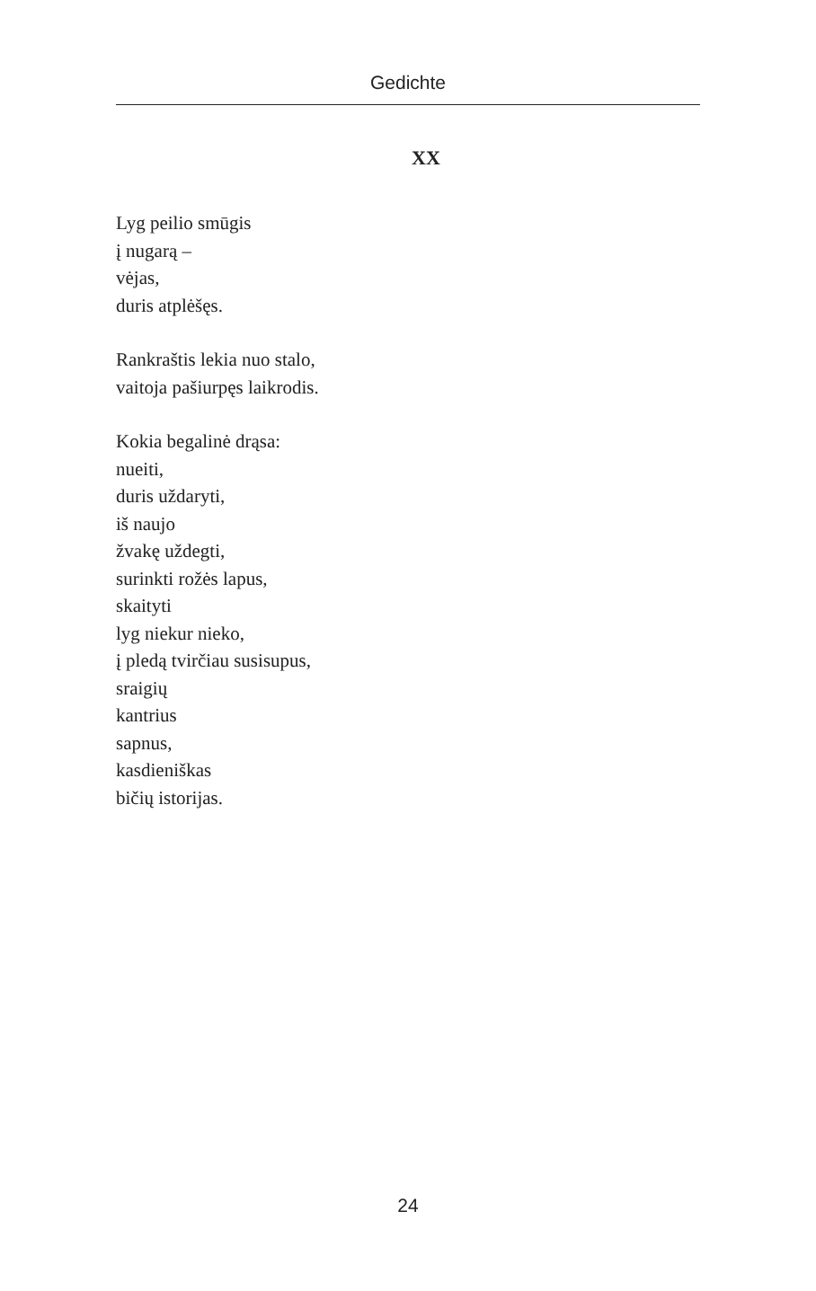Gedichte
XX
Lyg peilio smūgis
į nugarą –
vėjas,
duris atplėšęs.
Rankraštis lekia nuo stalo,
vaitoja pašiurpęs laikrodis.
Kokia begalinė drąsa:
nueiti,
duris uždaryti,
iš naujo
žvakę uždegti,
surinkti rožės lapus,
skaityti
lyg niekur nieko,
į pledą tvirčiau susisupus,
sraigių
kantrius
sapnus,
kasdieniškas
bičių istorijas.
24